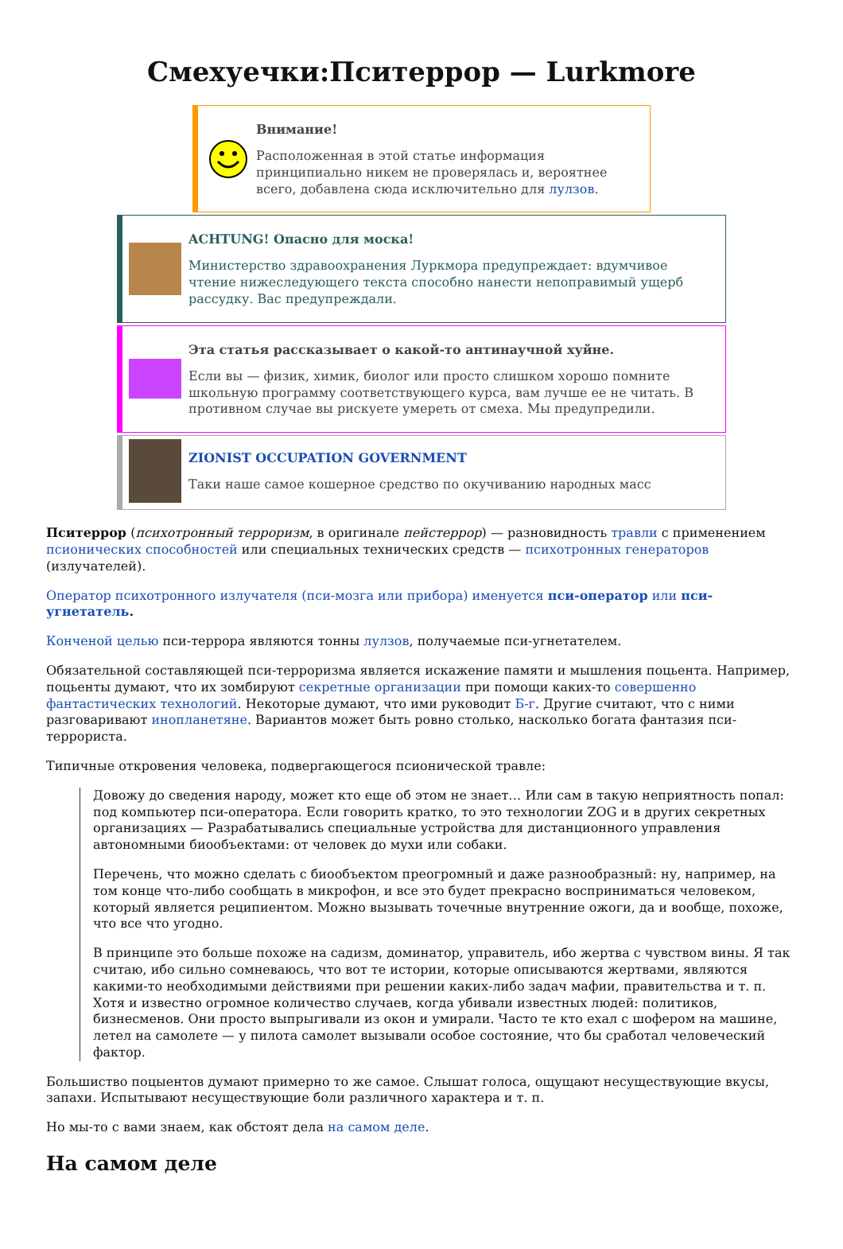Смехуечки:Пситеррор — Lurkmore
Внимание!
Расположенная в этой статье информация принципиально никем не проверялась и, вероятнее всего, добавлена сюда исключительно для лулзов.
ACHTUNG! Опасно для моска!
Министерство здравоохранения Луркмора предупреждает: вдумчивое чтение нижеследующего текста способно нанести непоправимый ущерб рассудку. Вас предупреждали.
Эта статья рассказывает о какой-то антинаучной хуйне.
Если вы — физик, химик, биолог или просто слишком хорошо помните школьную программу соответствующего курса, вам лучше ее не читать. В противном случае вы рискуете умереть от смеха. Мы предупредили.
ZIONIST OCCUPATION GOVERNMENT
Таки наше самое кошерное средство по окучиванию народных масс
Пситеррор (психотронный терроризм, в оригинале пейстеррор) — разновидность травли с применением псионических способностей или специальных технических средств — психотронных генераторов (излучателей).
Оператор психотронного излучателя (пси-мозга или прибора) именуется пси-оператор или пси-угнетатель.
Конченой целью пси-террора являются тонны лулзов, получаемые пси-угнетателем.
Обязательной составляющей пси-терроризма является искажение памяти и мышления поцьента. Например, поцьенты думают, что их зомбируют секретные организации при помощи каких-то совершенно фантастических технологий. Некоторые думают, что ими руководит Б-г. Другие считают, что с ними разговаривают инопланетяне. Вариантов может быть ровно столько, насколько богата фантазия пси-террориста.
Типичные откровения человека, подвергающегося псионической травле:
Довожу до сведения народу, может кто еще об этом не знает… Или сам в такую неприятность попал: под компьютер пси-оператора. Если говорить кратко, то это технологии ZOG и в других секретных организациях — Разрабатывались специальные устройства для дистанционного управления автономными биообъектами: от человек до мухи или собаки.
Перечень, что можно сделать с биообъектом преогромный и даже разнообразный: ну, например, на том конце что-либо сообщать в микрофон, и все это будет прекрасно восприниматься человеком, который является реципиентом. Можно вызывать точечные внутренние ожоги, да и вообще, похоже, что все что угодно.
В принципе это больше похоже на садизм, доминатор, управитель, ибо жертва с чувством вины. Я так считаю, ибо сильно сомневаюсь, что вот те истории, которые описываются жертвами, являются какими-то необходимыми действиями при решении каких-либо задач мафии, правительства и т. п. Хотя и известно огромное количество случаев, когда убивали известных людей: политиков, бизнесменов. Они просто выпрыгивали из окон и умирали. Часто те кто ехал с шофером на машине, летел на самолете — у пилота самолет вызывали особое состояние, что бы сработал человеческий фактор.
Большиство поцыентов думают примерно то же самое. Слышат голоса, ощущают несуществующие вкусы, запахи. Испытывают несуществующие боли различного характера и т. п.
Но мы-то с вами знаем, как обстоят дела на самом деле.
На самом деле